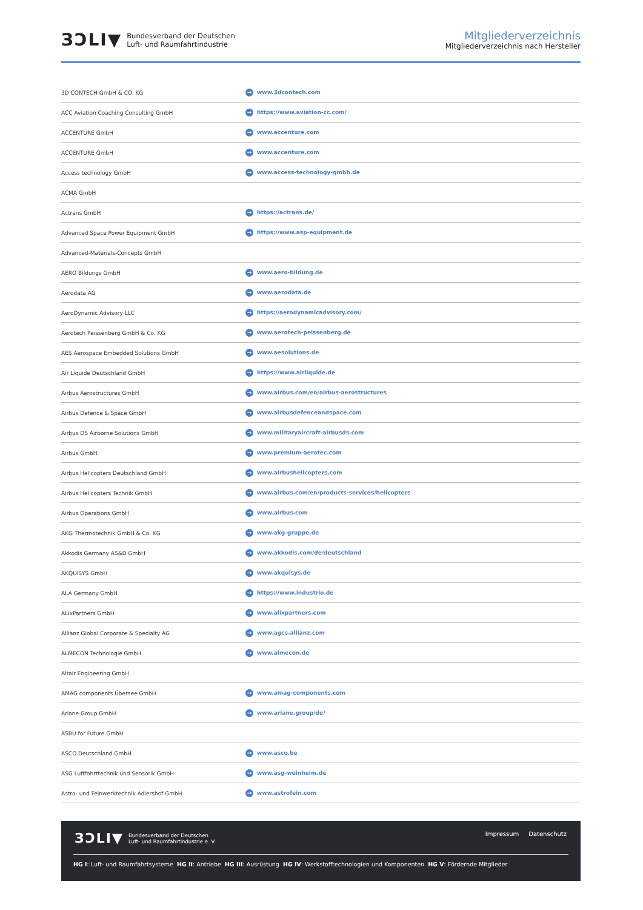ЗƆLI▼ Bundesverband der Deutschen
Luft- und Raumfahrtindustrie
Mitgliederverzeichnis
Mitgliederverzeichnis nach Hersteller
| 3D CONTECH GmbH & CO. KG | → www.3dcontech.com |
| ACC Aviation Coaching Consulting GmbH | → https://www.aviation-cc.com/ |
| ACCENTURE GmbH | → www.accenture.com |
| ACCENTURE GmbH | → www.accenture.com |
| Access technology GmbH | → www.access-technology-gmbh.de |
| ACMA GmbH | |
| Actrans GmbH | → https://actrans.de/ |
| Advanced Space Power Equipment GmbH | → https://www.asp-equipment.de |
| Advanced-Materials-Concepts GmbH | |
| AERO Bildungs GmbH | → www.aero-bildung.de |
| Aerodata AG | → www.aerodata.de |
| AeroDynamic Advisory LLC | → https://aerodynamicadvisory.com/ |
| Aerotech Peissenberg GmbH & Co. KG | → www.aerotech-peissenberg.de |
| AES Aerospace Embedded Solutions GmbH | → www.aesolutions.de |
| Air Liquide Deutschland GmbH | → https://www.airliquide.de |
| Airbus Aerostructures GmbH | → www.airbus.com/en/airbus-aerostructures |
| Airbus Defence & Space GmbH | → www.airbusdefenceandspace.com |
| Airbus DS Airborne Solutions GmbH | → www.militaryaircraft-airbusds.com |
| Airbus GmbH | → www.premium-aerotec.com |
| Airbus Helicopters Deutschland GmbH | → www.airbushelicopters.com |
| Airbus Helicopters Technik GmbH | → www.airbus.com/en/products-services/helicopters |
| Airbus Operations GmbH | → www.airbus.com |
| AKG Thermotechnik GmbH & Co. KG | → www.akg-gruppe.de |
| Akkodis Germany AS&D GmbH | → www.akkodis.com/de/deutschland |
| AKQUISYS GmbH | → www.akquisys.de |
| ALA Germany GmbH | → https://www.industrio.de |
| ALixPartners GmbH | → www.alixpartners.com |
| Allianz Global Corporate & Specialty AG | → www.agcs.allianz.com |
| ALMECON Technologie GmbH | → www.almecon.de |
| Altair Engineering GmbH | |
| AMAG components Übersee GmbH | → www.amag-components.com |
| Ariane Group GmbH | → www.ariane.group/de/ |
| ASBU for Future GmbH | |
| ASCO Deutschland GmbH | → www.asco.be |
| ASG Luftfahrttechnik und Sensorik GmbH | → www.asg-weinheim.de |
| Astro- und Feinwerktechnik Adlershof GmbH | → www.astrofein.com |
ЗƆLI▼ Bundesverband der Deutschen
Luft- und Raumfahrtindustrie e. V.
Impressum Datenschutz
HG I: Luft- und Raumfahrtsysteme HG II: Antriebe HG III: Ausrüstung HG IV: Werkstofftechnologien und Komponenten HG V: Fördernde Mitglieder